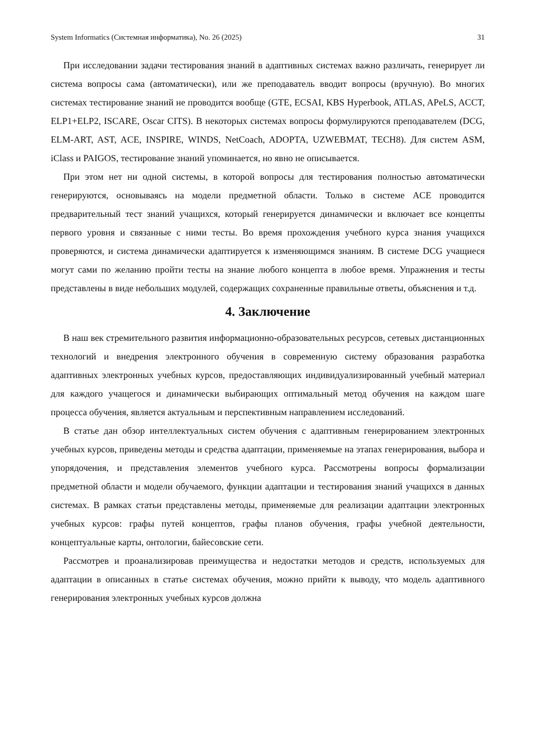System Informatics (Системная информатика), No. 26 (2025) 31
При исследовании задачи тестирования знаний в адаптивных системах важно различать, генерирует ли система вопросы сама (автоматически), или же преподаватель вводит вопросы (вручную). Во многих системах тестирование знаний не проводится вообще (GTE, ECSAI, KBS Hyperbook, ATLAS, APeLS, ACCT, ELP1+ELP2, ISCARE, Oscar CITS). В некоторых системах вопросы формулируются преподавателем (DCG, ELM-ART, AST, ACE, INSPIRE, WINDS, NetCoach, ADOPTA, UZWEBMAT, TECH8). Для систем ASM, iClass и PAIGOS, тестирование знаний упоминается, но явно не описывается.
При этом нет ни одной системы, в которой вопросы для тестирования полностью автоматически генерируются, основываясь на модели предметной области. Только в системе ACE проводится предварительный тест знаний учащихся, который генерируется динамически и включает все концепты первого уровня и связанные с ними тесты. Во время прохождения учебного курса знания учащихся проверяются, и система динамически адаптируется к изменяющимся знаниям. В системе DCG учащиеся могут сами по желанию пройти тесты на знание любого концепта в любое время. Упражнения и тесты представлены в виде небольших модулей, содержащих сохраненные правильные ответы, объяснения и т.д.
4. Заключение
В наш век стремительного развития информационно-образовательных ресурсов, сетевых дистанционных технологий и внедрения электронного обучения в современную систему образования разработка адаптивных электронных учебных курсов, предоставляющих индивидуализированный учебный материал для каждого учащегося и динамически выбирающих оптимальный метод обучения на каждом шаге процесса обучения, является актуальным и перспективным направлением исследований.
В статье дан обзор интеллектуальных систем обучения с адаптивным генерированием электронных учебных курсов, приведены методы и средства адаптации, применяемые на этапах генерирования, выбора и упорядочения, и представления элементов учебного курса. Рассмотрены вопросы формализации предметной области и модели обучаемого, функции адаптации и тестирования знаний учащихся в данных системах. В рамках статьи представлены методы, применяемые для реализации адаптации электронных учебных курсов: графы путей концептов, графы планов обучения, графы учебной деятельности, концептуальные карты, онтологии, байесовские сети.
Рассмотрев и проанализировав преимущества и недостатки методов и средств, используемых для адаптации в описанных в статье системах обучения, можно прийти к выводу, что модель адаптивного генерирования электронных учебных курсов должна